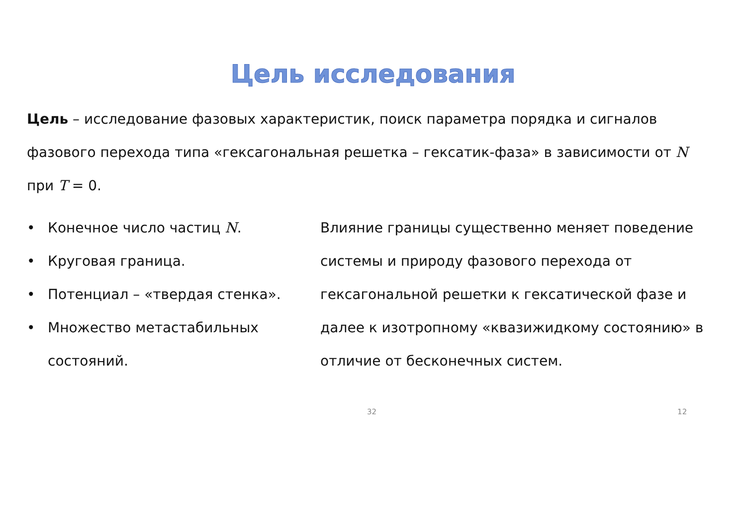Цель исследования
Цель – исследование фазовых характеристик, поиск параметра порядка и сигналов фазового перехода типа «гексагональная решетка – гексатик-фаза» в зависимости от N при T = 0.
• Конечное число частиц N.
• Круговая граница.
• Потенциал – «твердая стенка».
• Множество метастабильных состояний.
Влияние границы существенно меняет поведение системы и природу фазового перехода от гексагональной решетки к гексатической фазе и далее к изотропному «квазижидкому состоянию» в отличие от бесконечных систем.
32 12